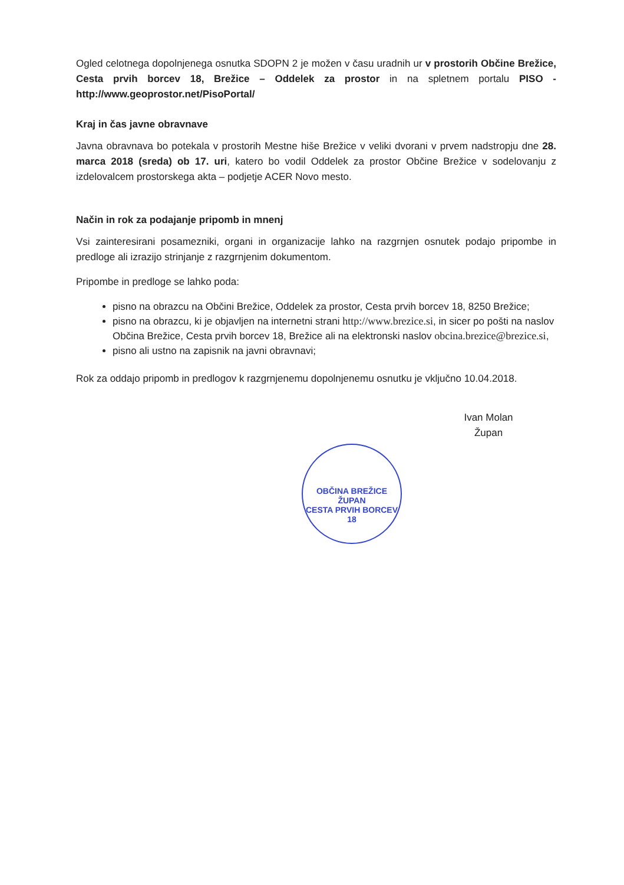Ogled celotnega dopolnjenega osnutka SDOPN 2 je možen v času uradnih ur v prostorih Občine Brežice, Cesta prvih borcev 18, Brežice – Oddelek za prostor in na spletnem portalu PISO - http://www.geoprostor.net/PisoPortal/
Kraj in čas javne obravnave
Javna obravnava bo potekala v prostorih Mestne hiše Brežice v veliki dvorani v prvem nadstropju dne 28. marca 2018 (sreda) ob 17. uri, katero bo vodil Oddelek za prostor Občine Brežice v sodelovanju z izdelovalcem prostorskega akta – podjetje ACER Novo mesto.
Način in rok za podajanje pripomb in mnenj
Vsi zainteresirani posamezniki, organi in organizacije lahko na razgrnjen osnutek podajo pripombe in predloge ali izrazijo strinjanje z razgrnjenim dokumentom.
Pripombe in predloge se lahko poda:
pisno na obrazcu na Občini Brežice, Oddelek za prostor, Cesta prvih borcev 18, 8250 Brežice;
pisno na obrazcu, ki je objavljen na internetni strani http://www.brezice.si, in sicer po pošti na naslov Občina Brežice, Cesta prvih borcev 18, Brežice ali na elektronski naslov obcina.brezice@brezice.si,
pisno ali ustno na zapisnik na javni obravnavi;
Rok za oddajo pripomb in predlogov k razgrnjenemu dopolnjenemu osnutku je vključno 10.04.2018.
Ivan Molan
Župan
OBČINA BREŽICE
ŽUPAN
CESTA PRVIH BORCEV 18